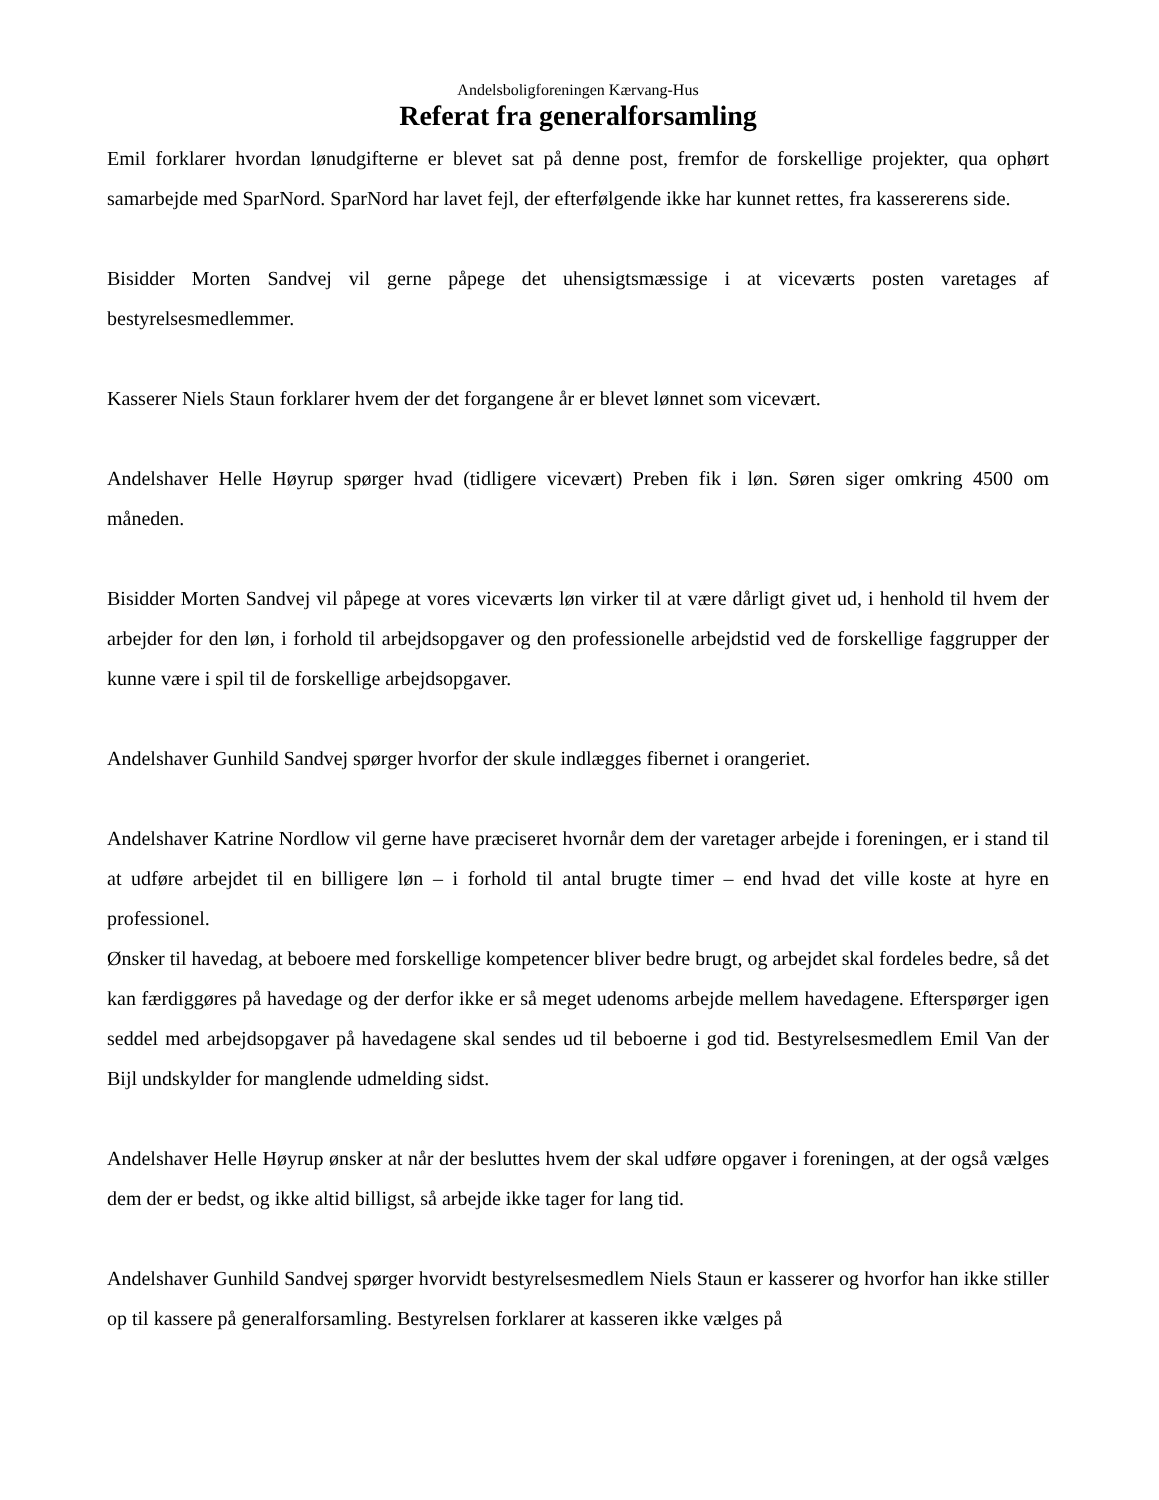Andelsboligforeningen Kærvang-Hus
Referat fra generalforsamling
Emil forklarer hvordan lønudgifterne er blevet sat på denne post, fremfor de forskellige projekter, qua ophørt samarbejde med SparNord. SparNord har lavet fejl, der efterfølgende ikke har kunnet rettes, fra kassererens side.
Bisidder Morten Sandvej vil gerne påpege det uhensigtsmæssige i at viceværts posten varetages af bestyrelsesmedlemmer.
Kasserer Niels Staun forklarer hvem der det forgangene år er blevet lønnet som vicevært.
Andelshaver Helle Høyrup spørger hvad (tidligere vicevært) Preben fik i løn. Søren siger omkring 4500 om måneden.
Bisidder Morten Sandvej vil påpege at vores viceværts løn virker til at være dårligt givet ud, i henhold til hvem der arbejder for den løn, i forhold til arbejdsopgaver og den professionelle arbejdstid ved de forskellige faggrupper der kunne være i spil til de forskellige arbejdsopgaver.
Andelshaver Gunhild Sandvej spørger hvorfor der skule indlægges fibernet i orangeriet.
Andelshaver Katrine Nordlow vil gerne have præciseret hvornår dem der varetager arbejde i foreningen, er i stand til at udføre arbejdet til en billigere løn – i forhold til antal brugte timer – end hvad det ville koste at hyre en professionel.
Ønsker til havedag, at beboere med forskellige kompetencer bliver bedre brugt, og arbejdet skal fordeles bedre, så det kan færdiggøres på havedage og der derfor ikke er så meget udenoms arbejde mellem havedagene. Efterspørger igen seddel med arbejdsopgaver på havedagene skal sendes ud til beboerne i god tid. Bestyrelsesmedlem Emil Van der Bijl undskylder for manglende udmelding sidst.
Andelshaver Helle Høyrup ønsker at når der besluttes hvem der skal udføre opgaver i foreningen, at der også vælges dem der er bedst, og ikke altid billigst, så arbejde ikke tager for lang tid.
Andelshaver Gunhild Sandvej spørger hvorvidt bestyrelsesmedlem Niels Staun er kasserer og hvorfor han ikke stiller op til kassere på generalforsamling. Bestyrelsen forklarer at kasseren ikke vælges på